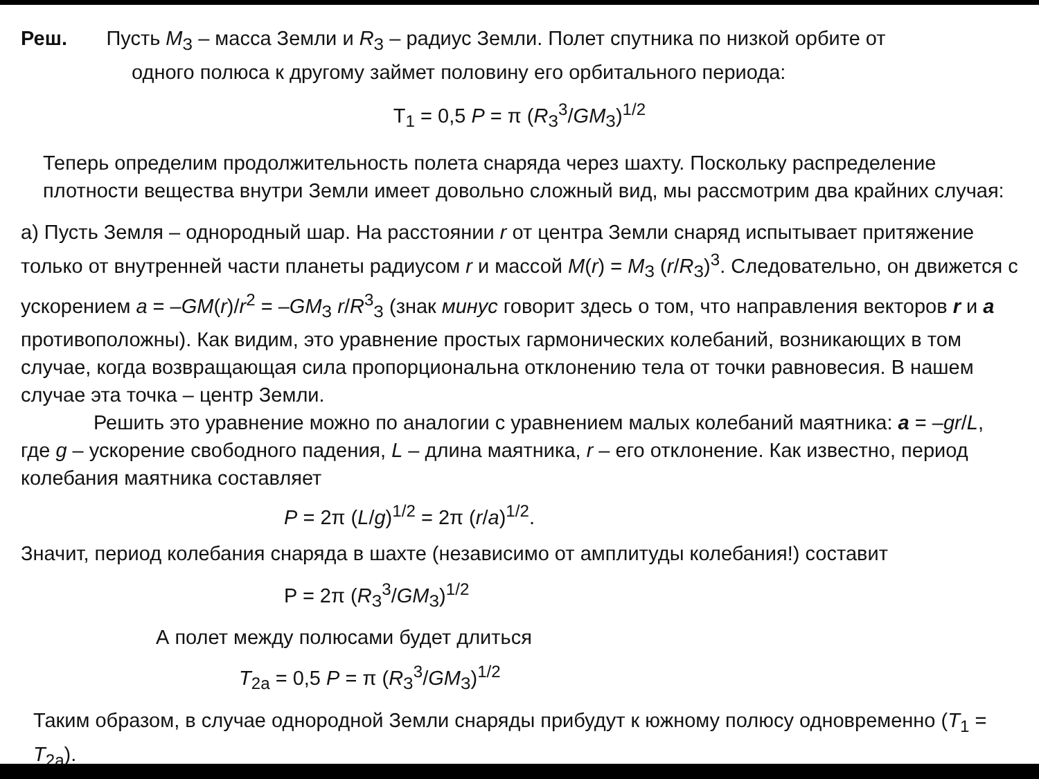Реш. Пусть M<sub>З</sub> – масса Земли и R<sub>З</sub> – радиус Земли. Полет спутника по низкой орбите от
одного полюса к другому займет половину его орбитального периода:
T<sub>1</sub> = 0,5 P = π (R<sub>З</sub><sup>3</sup>/GM<sub>З</sub>)<sup>1/2</sup>
Теперь определим продолжительность полета снаряда через шахту. Поскольку распределение плотности вещества внутри Земли имеет довольно сложный вид, мы рассмотрим два крайних случая:
а) Пусть Земля – однородный шар. На расстоянии r от центра Земли снаряд испытывает притяжение только от внутренней части планеты радиусом r и массой M(r) = M<sub>З</sub> (r/R<sub>З</sub>)<sup>3</sup>. Следовательно, он движется с ускорением a = –GM(r)/r<sup>2</sup> = –GM<sub>З</sub> r/R<sup>3</sup><sub>З</sub> (знак минус говорит здесь о том, что направления векторов r и a противоположны). Как видим, это уравнение простых гармонических колебаний, возникающих в том случае, когда возвращающая сила пропорциональна отклонению тела от точки равновесия. В нашем случае эта точка – центр Земли.
Решить это уравнение можно по аналогии с уравнением малых колебаний маятника: a = –gr/L, где g – ускорение свободного падения, L – длина маятника, r – его отклонение. Как известно, период колебания маятника составляет
P = 2π (L/g)<sup>1/2</sup> = 2π (r/a)<sup>1/2</sup>.
Значит, период колебания снаряда в шахте (независимо от амплитуды колебания!) составит
P = 2π (R<sub>З</sub><sup>3</sup>/GM<sub>З</sub>)<sup>1/2</sup>
А полет между полюсами будет длиться
T<sub>2а</sub> = 0,5 P = π (R<sub>З</sub><sup>3</sup>/GM<sub>З</sub>)<sup>1/2</sup>
Таким образом, в случае однородной Земли снаряды прибудут к южному полюсу одновременно (T<sub>1</sub> = T<sub>2а</sub>).